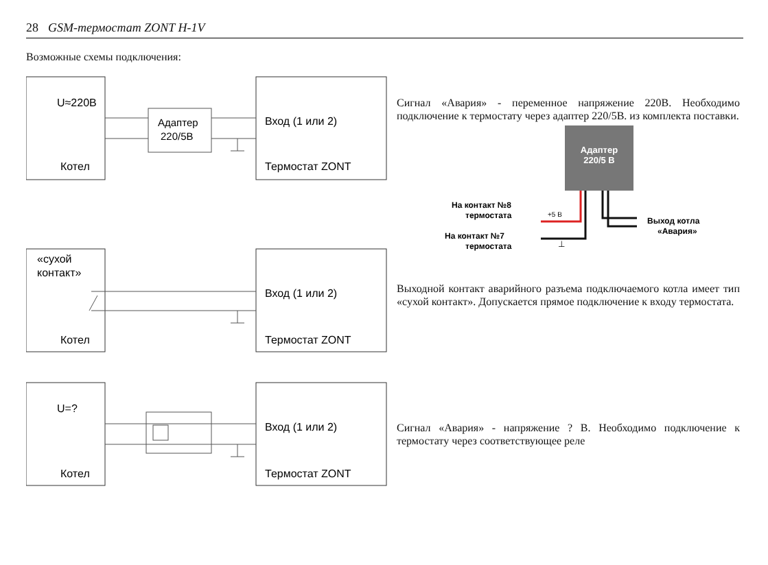28 GSM-термостат ZONT H-1V
Возможные схемы подключения:
U≈220В
Котел
Адаптер
220/5В
Вход (1 или 2)
Термостат ZONT
Сигнал «Авария» - переменное напряжение 220В. Необходимо подключение к термостату через адаптер 220/5В. из комплекта поставки.
Адаптер
220/5 В
На контакт №8
термостата
+5 В
На контакт №7
термостата
⊥
Выход котла
«Авария»
«сухой
контакт»
Котел
Вход (1 или 2)
Термостат ZONT
Выходной контакт аварийного разъема подключаемого котла имеет тип «сухой контакт». Допускается прямое подключение к входу термостата.
U=?
Котел
Вход (1 или 2)
Термостат ZONT
Сигнал «Авария» - напряжение ? В. Необходимо подключение к термостату через соответствующее реле